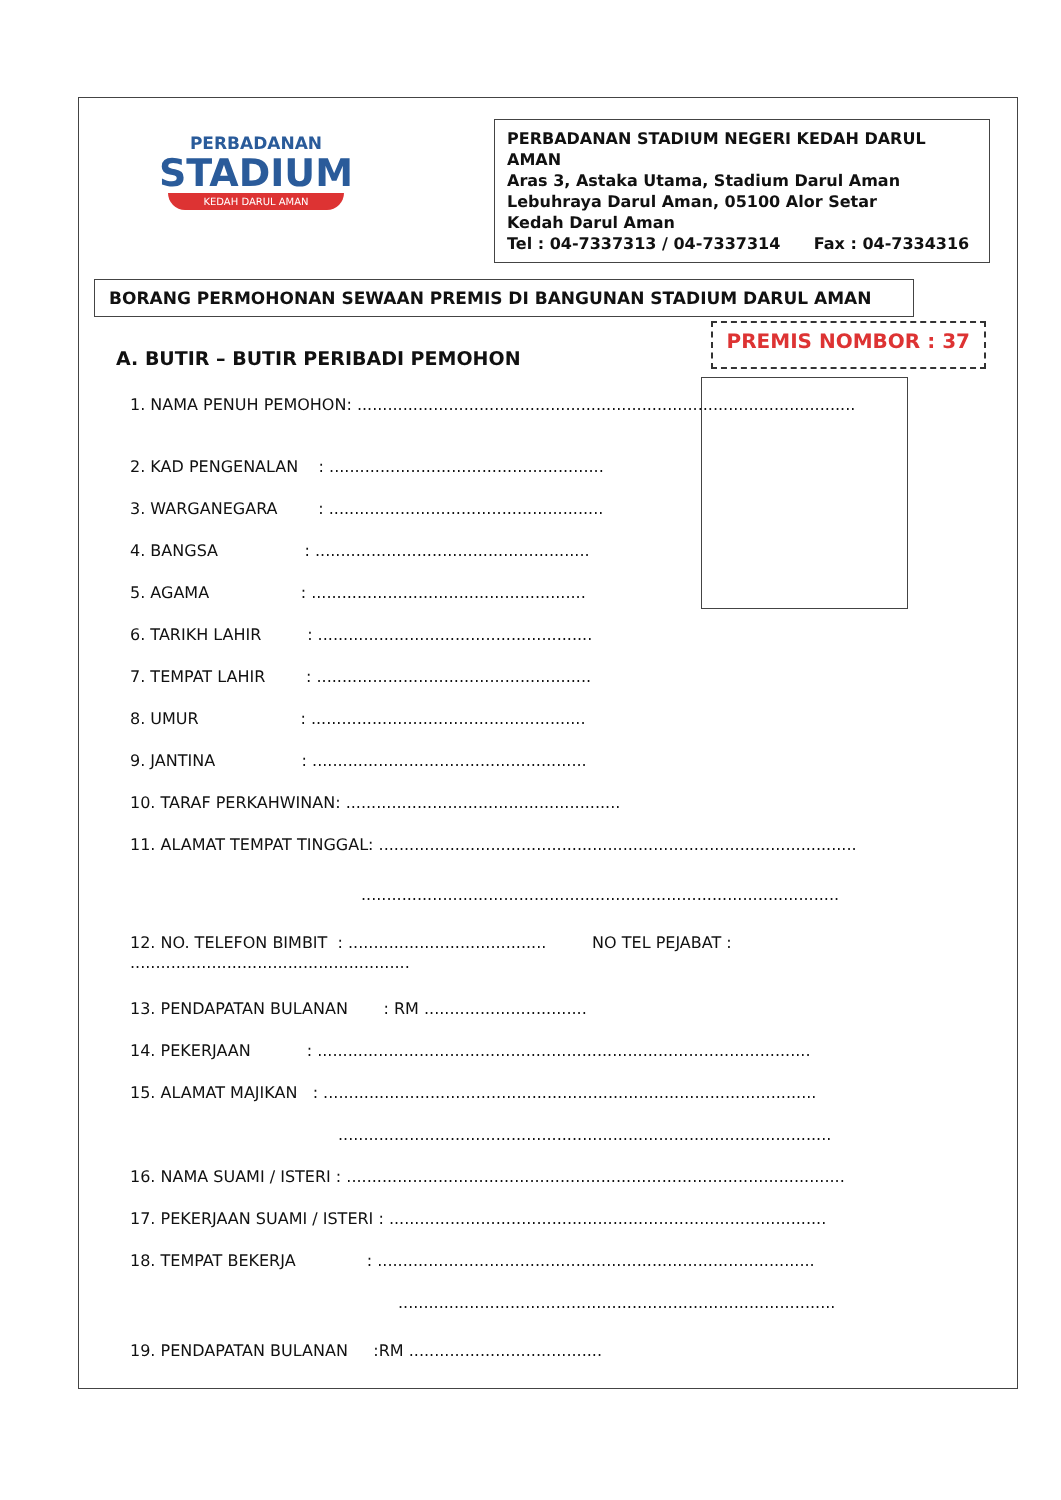PERBADANAN
STADIUM
KEDAH DARUL AMAN
PERBADANAN STADIUM NEGERI KEDAH DARUL AMAN
Aras 3, Astaka Utama, Stadium Darul Aman
Lebuhraya Darul Aman, 05100 Alor Setar
Kedah Darul Aman
Tel : 04-7337313 / 04-7337314 Fax : 04-7334316
BORANG PERMOHONAN SEWAAN PREMIS DI BANGUNAN STADIUM DARUL AMAN
A. BUTIR – BUTIR PERIBADI PEMOHON
PREMIS NOMBOR : 37
1. NAMA PENUH PEMOHON: ..................................................................................................
2. KAD PENGENALAN : ......................................................
3. WARGANEGARA : ......................................................
4. BANGSA : ......................................................
5. AGAMA : ......................................................
6. TARIKH LAHIR : ......................................................
7. TEMPAT LAHIR : ......................................................
8. UMUR : ......................................................
9. JANTINA : ......................................................
10. TARAF PERKAHWINAN: ......................................................
11. ALAMAT TEMPAT TINGGAL: ..............................................................................................
..............................................................................................
12. NO. TELEFON BIMBIT : ....................................... NO TEL PEJABAT : .......................................................
13. PENDAPATAN BULANAN : RM ................................
14. PEKERJAAN : .................................................................................................
15. ALAMAT MAJIKAN : .................................................................................................
.................................................................................................
16. NAMA SUAMI / ISTERI : ..................................................................................................
17. PEKERJAAN SUAMI / ISTERI : ......................................................................................
18. TEMPAT BEKERJA : ......................................................................................
......................................................................................
19. PENDAPATAN BULANAN :RM ......................................